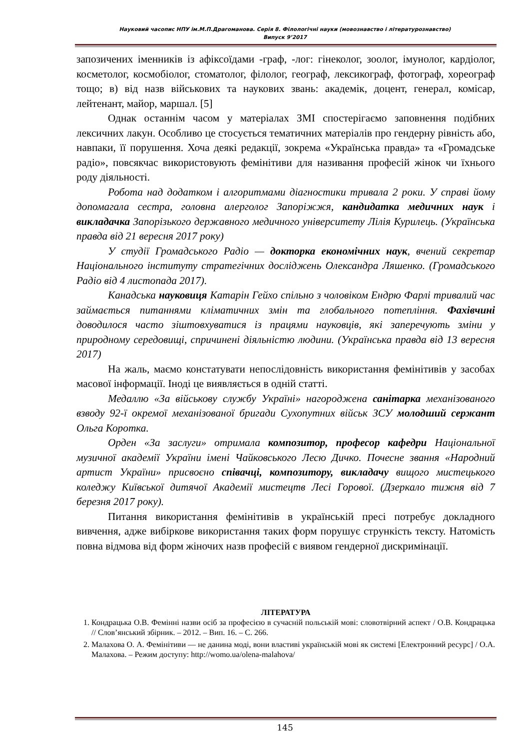Науковий часопис НПУ ім.М.П.Драгоманова. Серія 8. Філологічні науки (мовознавство і літературознавство)
Випуск 9’2017
запозичених іменників із афіксоїдами -граф, -лог: гінеколог, зоолог, імунолог, кардіолог, косметолог, космобіолог, стоматолог, філолог, географ, лексикограф, фотограф, хореограф тощо; в) від назв військових та наукових звань: академік, доцент, генерал, комісар, лейтенант, майор, маршал. [5]
Однак останнім часом у матеріалах ЗМІ спостерігаємо заповнення подібних лексичних лакун. Особливо це стосується тематичних матеріалів про гендерну рівність або, навпаки, її порушення. Хоча деякі редакції, зокрема «Українська правда» та «Громадське радіо», повсякчас використовують фемінітиви для називання професій жінок чи їхнього роду діяльності.
Робота над додатком і алгоритмами діагностики тривала 2 роки. У справі йому допомагала сестра, головна алерголог Запоріжжя, кандидатка медичних наук і викладачка Запорізького державного медичного університету Лілія Курилець. (Українська правда від 21 вересня 2017 року)
У студії Громадського Радіо — докторка економічних наук, вчений секретар Національного інституту стратегічних досліджень Олександра Ляшенко. (Громадського Радіо від 4 листопада 2017).
Канадська науковиця Катарін Гейхо спільно з чоловіком Ендрю Фарлі тривалий час займається питаннями кліматичних змін та глобального потепління. Фахівчині доводилося часто зіштовхуватися із працями науковців, які заперечують зміни у природному середовищі, спричинені діяльністю людини. (Українська правда від 13 вересня 2017)
На жаль, маємо констатувати непослідовність використання фемінітивів у засобах масової інформації. Іноді це виявляється в одній статті.
Медаллю «За військову службу Україні» нагороджена санітарка механізованого взводу 92-ї окремої механізованої бригади Сухопутних військ ЗСУ молодший сержант Ольга Коротка.
Орден «За заслуги» отримала композитор, професор кафедри Національної музичної академії України імені Чайковського Лесю Дичко. Почесне звання «Народний артист України» присвоєно співачці, композитору, викладачу вищого мистецького коледжу Київської дитячої Академії мистецтв Лесі Горової. (Дзеркало тижня від 7 березня 2017 року).
Питання використання фемінітивів в українській пресі потребує докладного вивчення, адже вибіркове використання таких форм порушує стрункість тексту. Натомість повна відмова від форм жіночих назв професій є виявом гендерної дискримінації.
ЛІТЕРАТУРА
1. Кондрацька О.В. Фемінні назви осіб за професією в сучасній польській мові: словотвірний аспект / О.В. Кондрацька // Слов’янський збірник. – 2012. – Вип. 16. – С. 266.
2. Малахова О. А. Фемінітиви — не данина моді, вони властиві українській мові як системі [Електронний ресурс] / О.А. Малахова. – Режим доступу: http://womo.ua/olena-malahova/
145